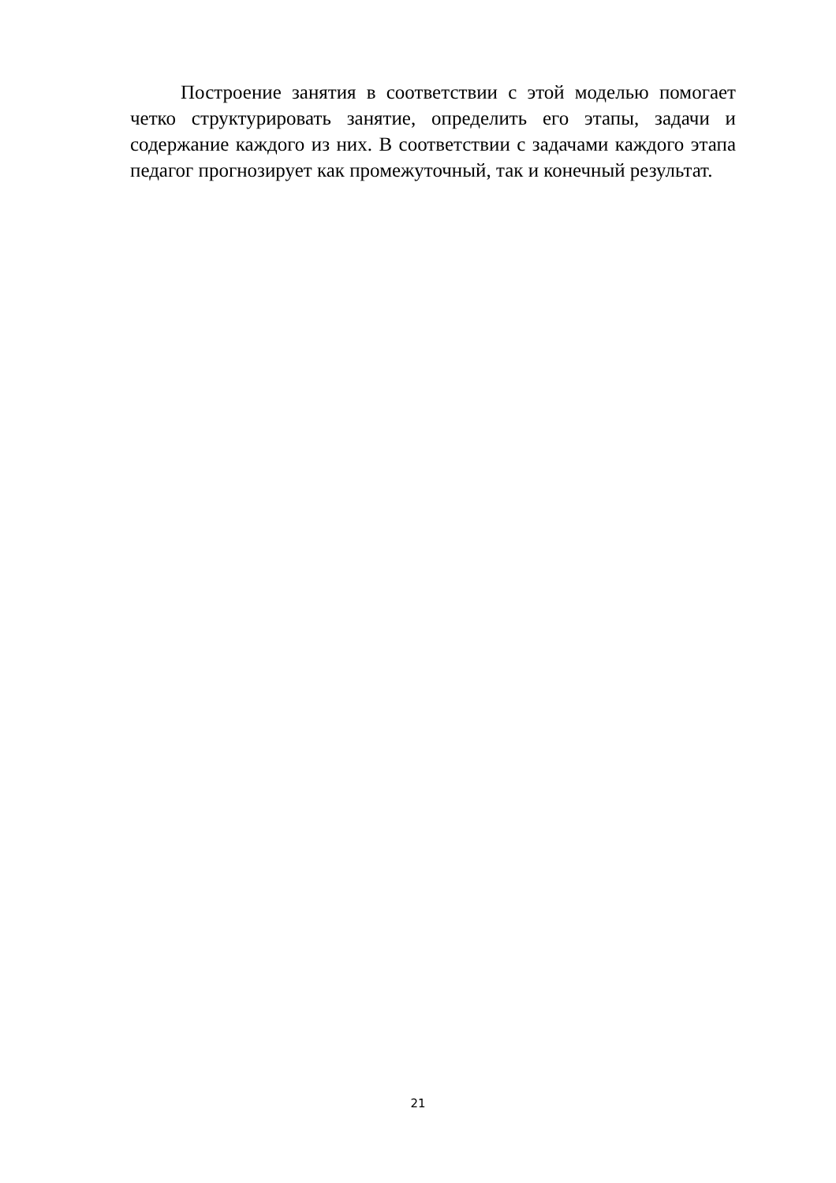Построение занятия в соответствии с этой моделью помогает четко структурировать занятие, определить его этапы, задачи и содержание каждого из них. В соответствии с задачами каждого этапа педагог прогнозирует как промежуточный, так и конечный результат.
21